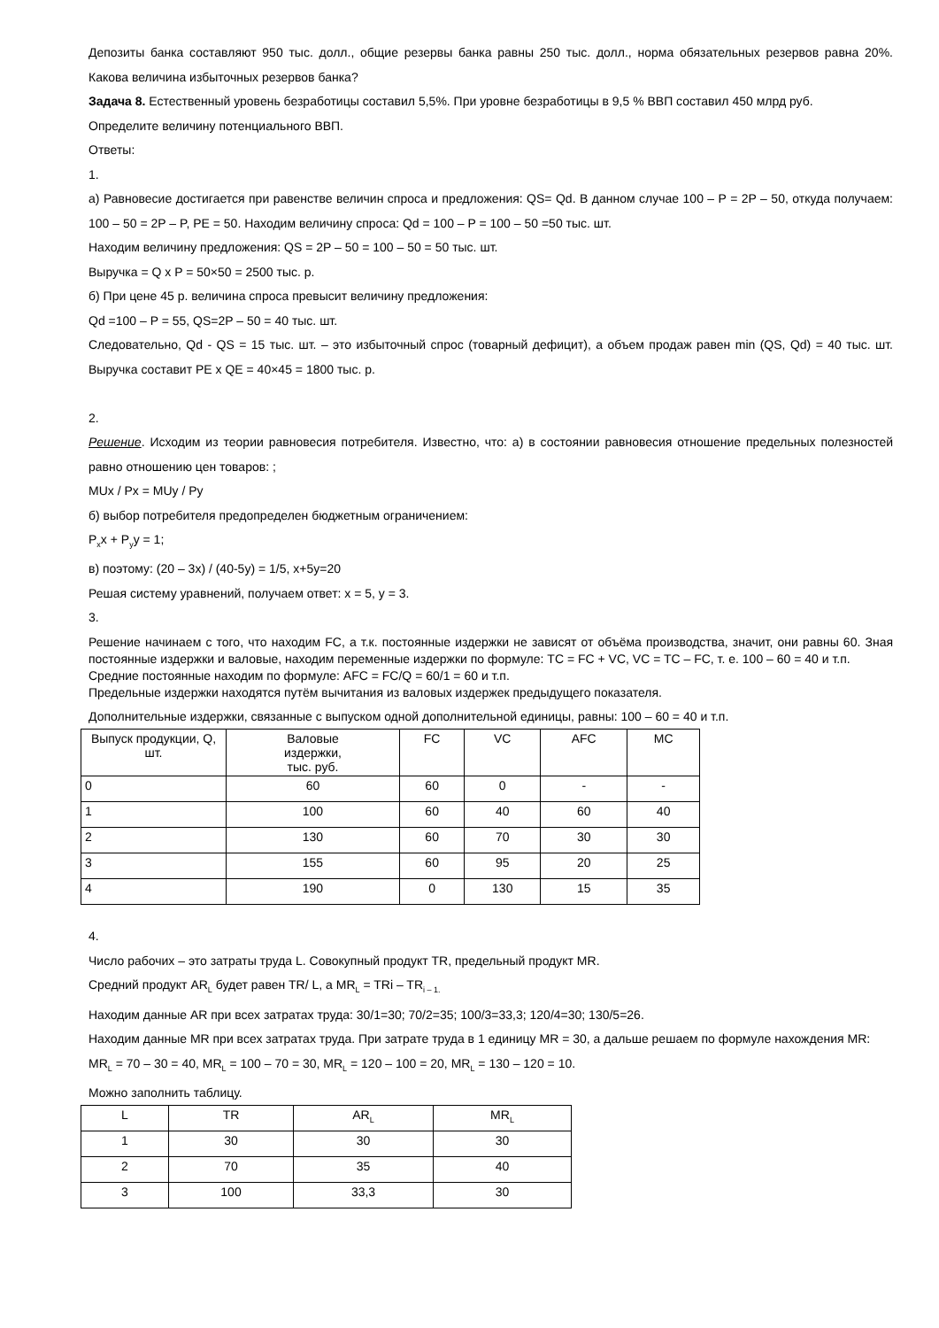Депозиты банка составляют 950 тыс. долл., общие резервы банка равны 250 тыс. долл., норма обязательных резервов равна 20%. Какова величина избыточных резервов банка?
Задача 8. Естественный уровень безработицы составил 5,5%. При уровне безработицы в 9,5 % ВВП составил 450 млрд руб.
Определите величину потенциального ВВП.
Ответы:
1.
а) Равновесие достигается при равенстве величин спроса и предложения: QS= Qd. В данном случае 100 – P = 2P – 50, откуда получаем: 100 – 50 = 2P – P, PE = 50. Находим величину спроса: Qd = 100 – P = 100 – 50 =50 тыс. шт.
Находим величину предложения: QS = 2P – 50 = 100 – 50 = 50 тыс. шт.
Выручка = Q x P = 50×50 = 2500 тыс. р.
б) При цене 45 р. величина спроса превысит величину предложения:
Qd =100 – P = 55, QS=2P – 50 = 40 тыс. шт.
Следовательно, Qd - QS = 15 тыс. шт. – это избыточный спрос (товарный дефицит), а объем продаж равен min (QS, Qd) = 40 тыс. шт. Выручка составит PE x QE = 40×45 = 1800 тыс. р.
2.
Решение. Исходим из теории равновесия потребителя. Известно, что: а) в состоянии равновесия отношение предельных полезностей равно отношению цен товаров: ;
MUx / Px = MUy / Py
б) выбор потребителя предопределен бюджетным ограничением:
P<sub>x</sub>x + P<sub>y</sub>y = 1;
в) поэтому: (20 – 3x) / (40-5y) = 1/5, x+5y=20
Решая систему уравнений, получаем ответ: x = 5, y = 3.
3.
Решение начинаем с того, что находим FC, а т.к. постоянные издержки не зависят от объёма производства, значит, они равны 60. Зная постоянные издержки и валовые, находим переменные издержки по формуле: TC = FC + VC, VC = TC – FC, т. е. 100 – 60 = 40 и т.п.
Средние постоянные находим по формуле: AFC = FC/Q = 60/1 = 60 и т.п.
Предельные издержки находятся путём вычитания из валовых издержек предыдущего показателя.
Дополнительные издержки, связанные с выпуском одной дополнительной единицы, равны: 100 – 60 = 40 и т.п.
| Выпуск продукции, Q, шт. | Валовые издержки, тыс. руб. | FC | VC | AFC | MC |
| 0 | 60 | 60 | 0 | - | - |
| 1 | 100 | 60 | 40 | 60 | 40 |
| 2 | 130 | 60 | 70 | 30 | 30 |
| 3 | 155 | 60 | 95 | 20 | 25 |
| 4 | 190 | 0 | 130 | 15 | 35 |
4.
Число рабочих – это затраты труда L. Совокупный продукт TR, предельный продукт MR.
Средний продукт AR<sub>L</sub> будет равен TR/ L, а MR<sub>L</sub> = TRi – TR<sub>i – 1.</sub>
Находим данные AR при всех затратах труда: 30/1=30; 70/2=35; 100/3=33,3; 120/4=30; 130/5=26.
Находим данные MR при всех затратах труда. При затрате труда в 1 единицу MR = 30, а дальше решаем по формуле нахождения MR:
MR<sub>L</sub> = 70 – 30 = 40, MR<sub>L</sub> = 100 – 70 = 30, MR<sub>L</sub> = 120 – 100 = 20, MR<sub>L</sub> = 130 – 120 = 10.
Можно заполнить таблицу.
| L | TR | AR<sub>L</sub> | MR<sub>L</sub> |
| 1 | 30 | 30 | 30 |
| 2 | 70 | 35 | 40 |
| 3 | 100 | 33,3 | 30 |